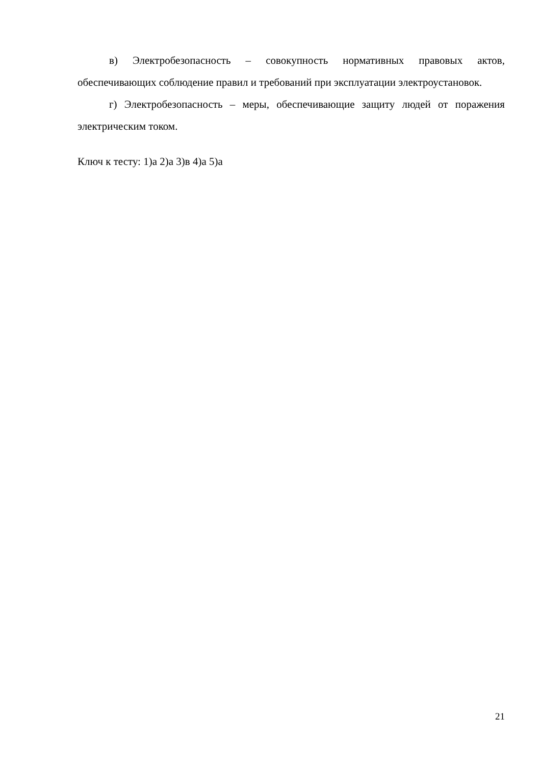в) Электробезопасность – совокупность нормативных правовых актов, обеспечивающих соблюдение правил и требований при эксплуатации электроустановок.
г) Электробезопасность – меры, обеспечивающие защиту людей от поражения электрическим током.
Ключ к тесту: 1)а 2)а 3)в 4)а 5)а
21